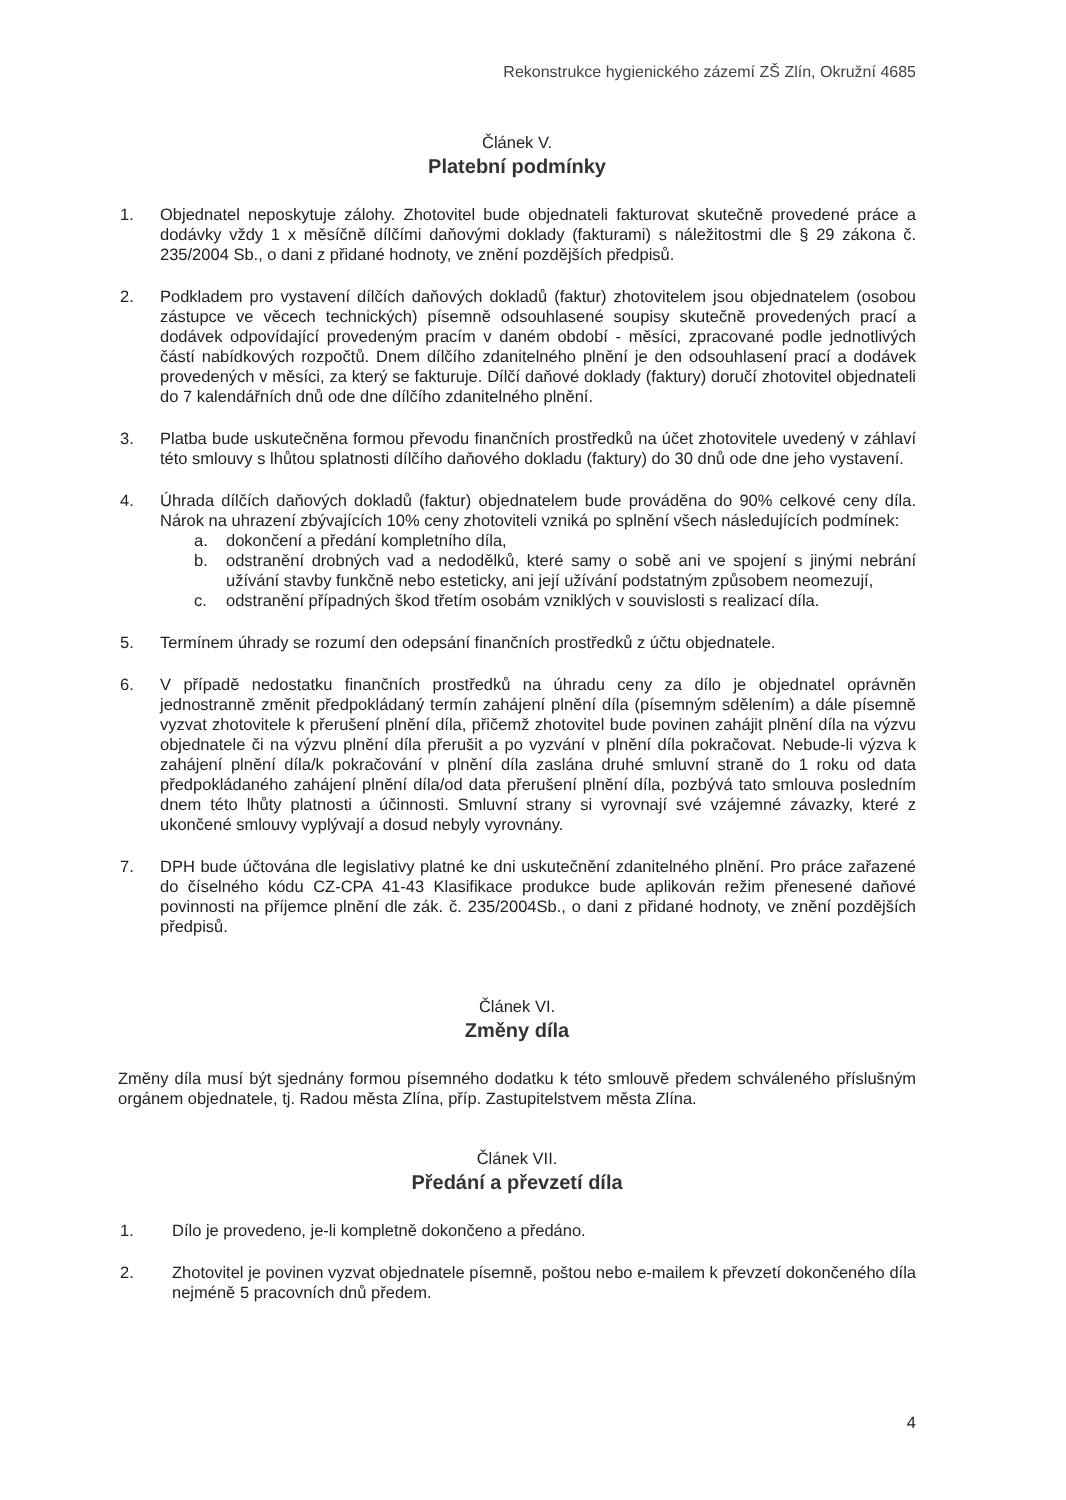Rekonstrukce hygienického zázemí ZŠ Zlín, Okružní 4685
Článek V.
Platební podmínky
1. Objednatel neposkytuje zálohy. Zhotovitel bude objednateli fakturovat skutečně provedené práce a dodávky vždy 1 x měsíčně dílčími daňovými doklady (fakturami) s náležitostmi dle § 29 zákona č. 235/2004 Sb., o dani z přidané hodnoty, ve znění pozdějších předpisů.
2. Podkladem pro vystavení dílčích daňových dokladů (faktur) zhotovitelem jsou objednatelem (osobou zástupce ve věcech technických) písemně odsouhlasené soupisy skutečně provedených prací a dodávek odpovídající provedeným pracím v daném období - měsíci, zpracované podle jednotlivých částí nabídkových rozpočtů. Dnem dílčího zdanitelného plnění je den odsouhlasení prací a dodávek provedených v měsíci, za který se fakturuje. Dílčí daňové doklady (faktury) doručí zhotovitel objednateli do 7 kalendářních dnů ode dne dílčího zdanitelného plnění.
3. Platba bude uskutečněna formou převodu finančních prostředků na účet zhotovitele uvedený v záhlaví této smlouvy s lhůtou splatnosti dílčího daňového dokladu (faktury) do 30 dnů ode dne jeho vystavení.
4. Úhrada dílčích daňových dokladů (faktur) objednatelem bude prováděna do 90% celkové ceny díla. Nárok na uhrazení zbývajících 10% ceny zhotoviteli vzniká po splnění všech následujících podmínek:
a. dokončení a předání kompletního díla,
b. odstranění drobných vad a nedodělků, které samy o sobě ani ve spojení s jinými nebrání užívání stavby funkčně nebo esteticky, ani její užívání podstatným způsobem neomezují,
c. odstranění případných škod třetím osobám vzniklých v souvislosti s realizací díla.
5. Termínem úhrady se rozumí den odepsání finančních prostředků z účtu objednatele.
6. V případě nedostatku finančních prostředků na úhradu ceny za dílo je objednatel oprávněn jednostranně změnit předpokládaný termín zahájení plnění díla (písemným sdělením) a dále písemně vyzvat zhotovitele k přerušení plnění díla, přičemž zhotovitel bude povinen zahájit plnění díla na výzvu objednatele či na výzvu plnění díla přerušit a po vyzvání v plnění díla pokračovat. Nebude-li výzva k zahájení plnění díla/k pokračování v plnění díla zaslána druhé smluvní straně do 1 roku od data předpokládaného zahájení plnění díla/od data přerušení plnění díla, pozbývá tato smlouva posledním dnem této lhůty platnosti a účinnosti. Smluvní strany si vyrovnají své vzájemné závazky, které z ukončené smlouvy vyplývají a dosud nebyly vyrovnány.
7. DPH bude účtována dle legislativy platné ke dni uskutečnění zdanitelného plnění. Pro práce zařazené do číselného kódu CZ-CPA 41-43 Klasifikace produkce bude aplikován režim přenesené daňové povinnosti na příjemce plnění dle zák. č. 235/2004Sb., o dani z přidané hodnoty, ve znění pozdějších předpisů.
Článek VI.
Změny díla
Změny díla musí být sjednány formou písemného dodatku k této smlouvě předem schváleného příslušným orgánem objednatele, tj. Radou města Zlína, příp. Zastupitelstvem města Zlína.
Článek VII.
Předání a převzetí díla
1. Dílo je provedeno, je-li kompletně dokončeno a předáno.
2. Zhotovitel je povinen vyzvat objednatele písemně, poštou nebo e-mailem k převzetí dokončeného díla nejméně 5 pracovních dnů předem.
4